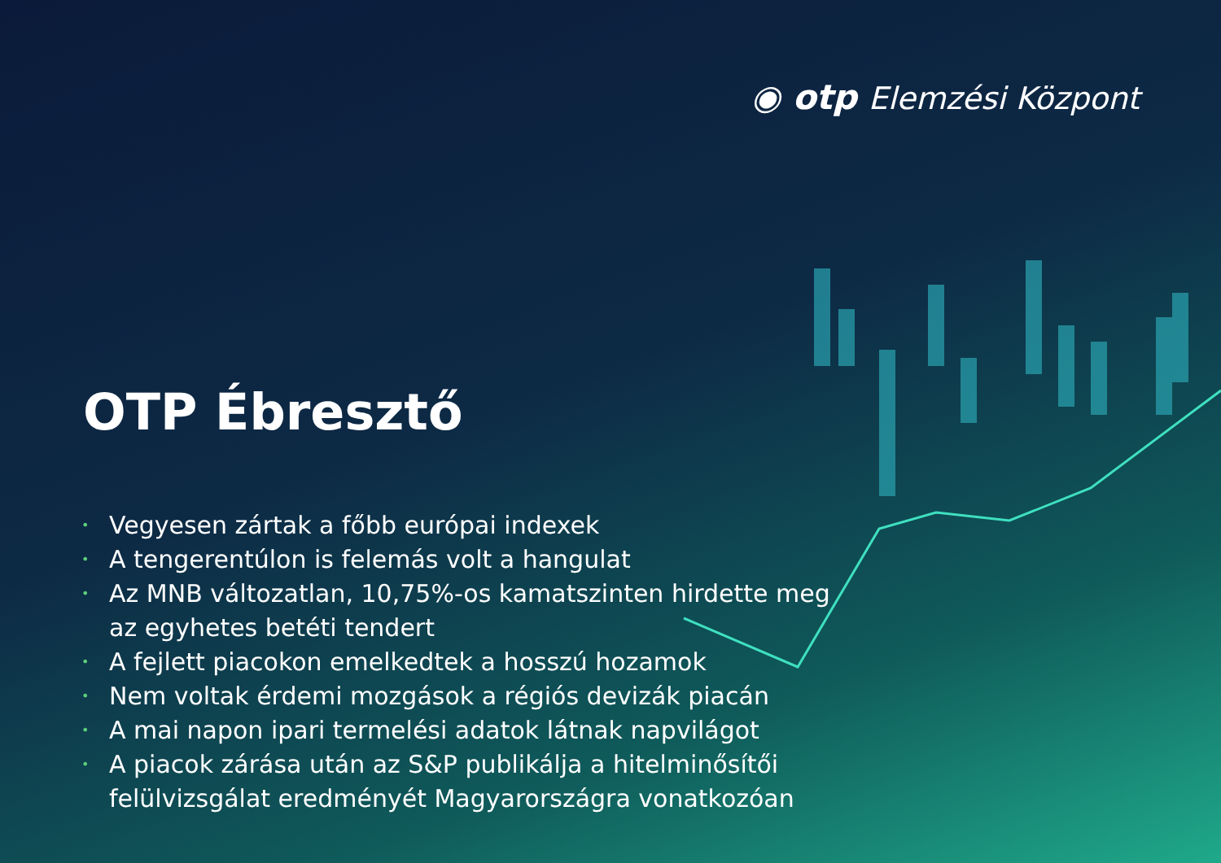◉ otp Elemzési Központ
OTP Ébresztő
• Vegyesen zártak a főbb európai indexek
• A tengerentúlon is felemás volt a hangulat
• Az MNB változatlan, 10,75%-os kamatszinten hirdette meg az egyhetes betéti tendert
• A fejlett piacokon emelkedtek a hosszú hozamok
• Nem voltak érdemi mozgások a régiós devizák piacán
• A mai napon ipari termelési adatok látnak napvilágot
• A piacok zárása után az S&P publikálja a hitelminősítői felülvizsgálat eredményét Magyarországra vonatkozóan